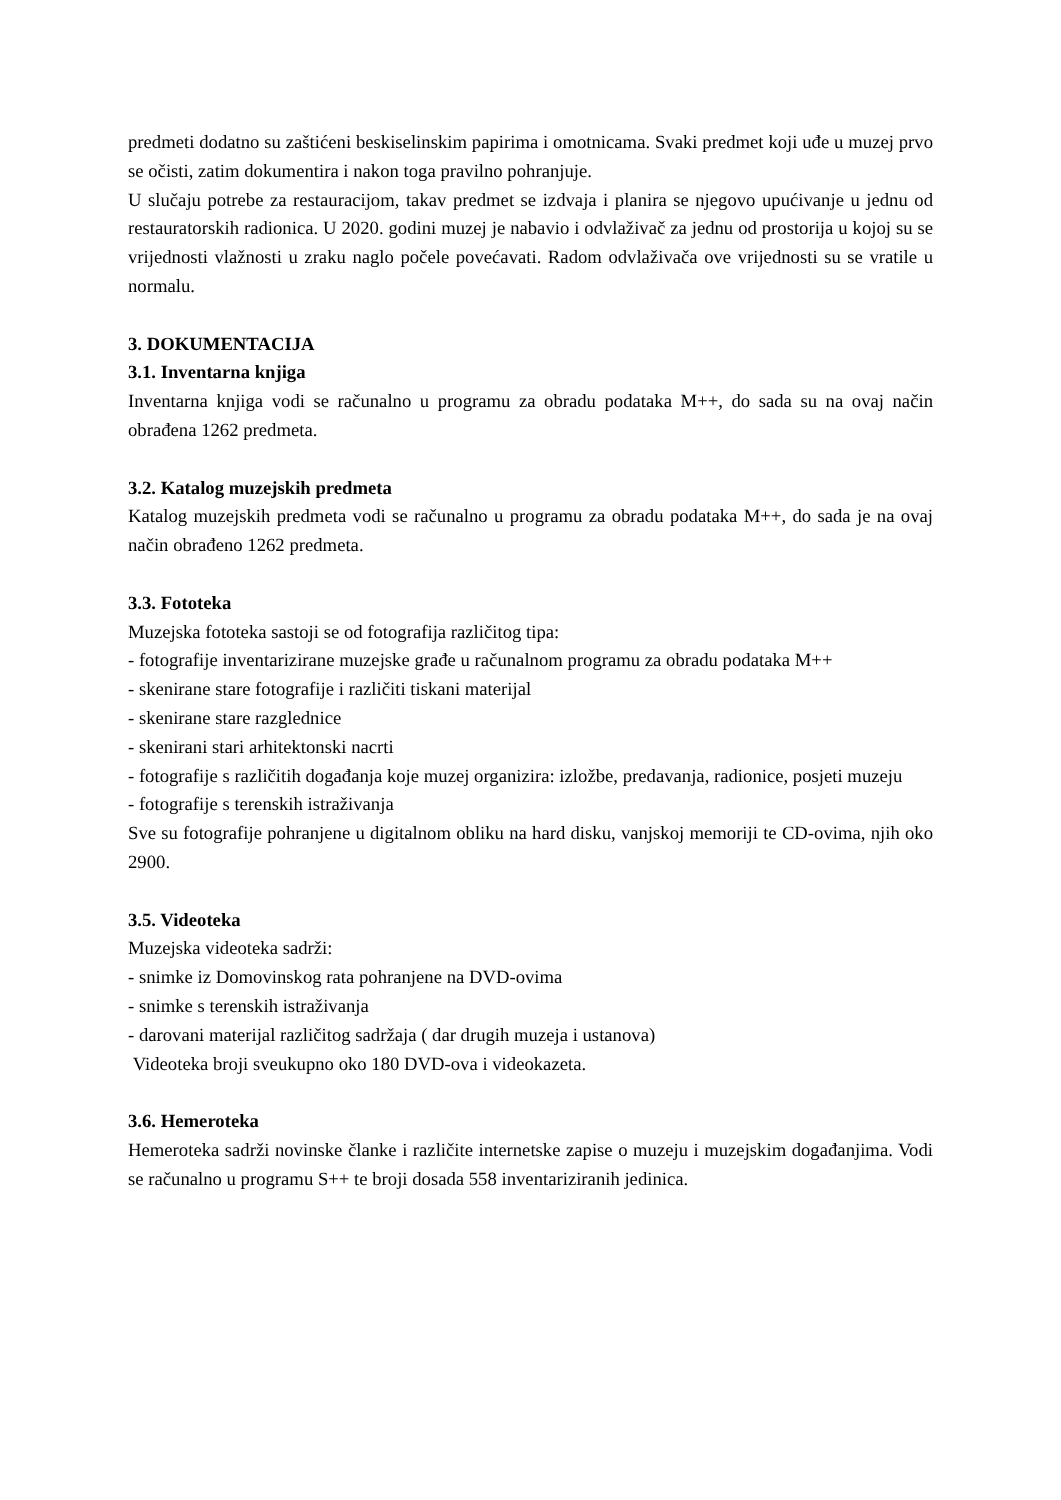predmeti dodatno su zaštićeni beskiselinskim papirima i omotnicama. Svaki predmet koji uđe u muzej prvo se očisti, zatim dokumentira i nakon toga pravilno pohranjuje.
U slučaju potrebe za restauracijom, takav predmet se izdvaja i planira se njegovo upućivanje u jednu od restauratorskih radionica. U 2020. godini muzej je nabavio i odvlaživač za jednu od prostorija u kojoj su se vrijednosti vlažnosti u zraku naglo počele povećavati. Radom odvlaživača ove vrijednosti su se vratile u normalu.
3. DOKUMENTACIJA
3.1. Inventarna knjiga
Inventarna knjiga vodi se računalno u programu za obradu podataka M++, do sada su na ovaj način obrađena 1262 predmeta.
3.2. Katalog muzejskih predmeta
Katalog muzejskih predmeta vodi se računalno u programu za obradu podataka M++, do sada je na ovaj način obrađeno 1262 predmeta.
3.3. Fototeka
Muzejska fototeka sastoji se od fotografija različitog tipa:
- fotografije inventarizirane muzejske građe u računalnom programu za obradu podataka M++
- skenirane stare fotografije i različiti tiskani materijal
- skenirane stare razglednice
- skenirani stari arhitektonski nacrti
- fotografije s različitih događanja koje muzej organizira: izložbe, predavanja, radionice, posjeti muzeju
- fotografije s terenskih istraživanja
Sve su fotografije pohranjene u digitalnom obliku na hard disku, vanjskoj memoriji te CD-ovima, njih oko 2900.
3.5. Videoteka
Muzejska videoteka sadrži:
- snimke iz Domovinskog rata pohranjene na DVD-ovima
- snimke s terenskih istraživanja
- darovani materijal različitog sadržaja ( dar drugih muzeja i ustanova)
Videoteka broji sveukupno oko 180 DVD-ova i videokazeta.
3.6. Hemeroteka
Hemeroteka sadrži novinske članke i različite internetske zapise o muzeju i muzejskim događanjima. Vodi se računalno u programu S++ te broji dosada 558 inventariziranih jedinica.